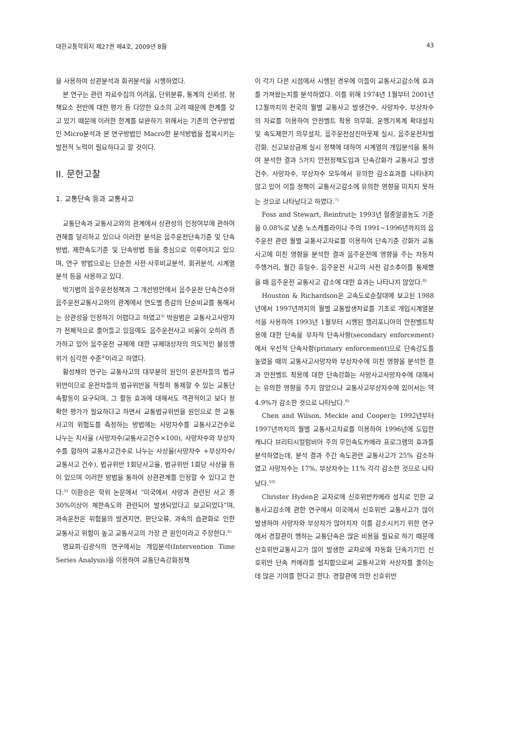대한교통학회지 제27권 제4호, 2009년 8월 43
을 사용하여 상관분석과 회귀분석을 시행하였다.
본 연구는 관련 자료수집의 어려움, 단위분류, 통계의 신뢰성, 정책요소 전반에 대한 평가 등 다양한 요소의 고려 때문에 한계를 갖고 있기 때문에 이러한 한계를 보완하기 위해서는 기존의 연구방법인 Micro분석과 본 연구방법인 Macro한 분석방법을 접목시키는 발전적 노력이 필요하다고 할 것이다.
II. 문헌고찰
1. 교통단속 등과 교통사고
교통단속과 교통사고와의 관계에서 상관성의 인정여부에 관하여 견해를 달리하고 있으나 이러한 분석은 음주운전단속기준 및 단속방법, 제한속도기준 및 단속방법 등을 중심으로 이루어지고 있으며, 연구 방법으로는 단순한 사전·사후비교분석, 회귀분석, 시계열분석 등을 사용하고 있다.
박기범의 음주운전정책과 그 개선방안에서 음주운전 단속건수와 음주운전교통사고와의 관계에서 연도별 증감의 단순비교를 통해서는 상관성을 인정하기 어렵다고 하였고<sup>3)</sup> 박원범은 교통사고사망자가 전체적으로 줄어들고 있음에도 음주운전사고 비율이 오히려 증가하고 있어 음주운전 규제에 대한 규제대상자의 의도적인 불응행위가 심각한 수준<sup>4)</sup>이라고 하였다.
황성채의 연구는 교통사고의 대부분의 원인이 운전자들의 법규위반이므로 운전자들의 법규위반을 적절히 통제할 수 있는 교통단속활동이 요구되며, 그 활동 효과에 대해서도 객관적이고 보다 정확한 평가가 필요하다고 하면서 교통법규위반을 원인으로 한 교통사고의 위험도를 측정하는 방법에는 사망자수를 교통사고건수로 나누는 치사율 (사망자수/교통사고건수×100), 사망자수와 부상자수를 합하여 교통사고건수로 나누는 사상율(사망자수 +부상자수/교통사고 건수), 법규위반 1회당사고율, 법규위반 1회당 사상율 등이 있으며 이러한 방법을 통하여 상관관계를 인정할 수 있다고 한다.<sup>5)</sup> 이환승은 학위 논문에서 “미국에서 사망과 관련된 사고 중 30%이상이 제한속도와 관련되어 발생되었다고 보고되었다”며, 과속운전은 위험물의 발견지연, 판단오류, 과속의 습관화로 인한 교통사고 위험이 높고 교통사고의 가장 큰 원인이라고 주장한다.<sup>6)</sup>
명묘희·김광식의 연구에서는 개입분석(Intervention Time Series Analysis)을 이용하여 교통단속강화정책
이 각기 다른 시점에서 시행된 경우에 이들이 교통사고감소에 효과를 가져왔는지를 분석하였다. 이를 위해 1974년 1월부터 2001년 12월까지의 전국의 월별 교통사고 발생건수, 사망자수, 부상자수의 자료를 이용하여 안전벨트 착용 의무화, 운행기록계 확대설치 및 속도제한기 의무설치, 음주운전삼진아웃제 실시, 음주운전처벌강화, 신고보상금제 실시 정책에 대하여 시계열의 개입분석을 통하여 분석한 결과 5가지 안전정책도입과 단속강화가 교통사고 발생건수, 사망자수, 부상자수 모두에서 유의한 감소효과를 나타내지 않고 있어 이들 정책이 교통사고감소에 유의한 영향을 미치지 못하는 것으로 나타났다고 하였다.<sup>7)</sup>
Foss and Stewart, Reinfrut는 1993년 혈중알콜농도 기준을 0.08%로 낮춘 노스캐롤라이나 주의 1991~1996년까지의 음주운전 관련 월별 교통사고자료를 이용하여 단속기준 강화가 교통사고에 미친 영향을 분석한 결과 음주운전에 영향을 주는 자동차 주행거리, 월간 휴일수, 음주운전 사고의 사전 감소추이를 통제했을 때 음주운전 교통사고 감소에 대한 효과는 나타나지 않았다.<sup>8)</sup>
Houston & Richardson은 고속도로순찰대에 보고된 1988년에서 1997년까지의 월별 교통발생자료를 기초로 개입시계열분석을 사용하여 1993년 1월부터 시행된 캘리포니아의 안전벨트착용에 대한 단속을 부차적 단속사항(secondary enforcement)에서 우선적 단속사항(primary enforcement)으로 단속강도를 높였을 때의 교통사고사망자와 부상자수에 미친 영향을 분석한 결과 안전벨트 착용에 대한 단속강화는 사망사고사망자수에 대해서는 유의한 영향을 주지 않았으나 교통사고부상자수에 있어서는 약 4.9%가 감소한 것으로 나타났다.<sup>9)</sup>
Chen and Wilson, Meckle and Cooper는 1992년부터 1997년까지의 월별 교통사고자료를 이용하여 1996년에 도입한 캐나다 브리티시컬럼비아 주의 무인속도카메라 프로그램의 효과를 분석하였는데, 분석 결과 주간 속도관련 교통사고가 25% 감소하였고 사망자수는 17%, 부상자수는 11% 각각 감소한 것으로 나타났다.<sup>10)</sup>
Christer Hyden은 교차로에 신호위반카메라 설치로 인한 교통사고감소에 관한 연구에서 미국에서 신호위반 교통사고가 많이 발생하여 사망자와 부상자가 많아지자 이를 감소시키기 위한 연구에서 경찰관이 행하는 교통단속은 많은 비용을 필요로 하기 때문에 신호위반교통사고가 많이 발생한 교차로에 자동화 단속기기인 신호위반 단속 카메라를 설치함으로써 교통사고와 사상자를 줄이는데 많은 기여를 한다고 한다. 경찰관에 의한 신호위반